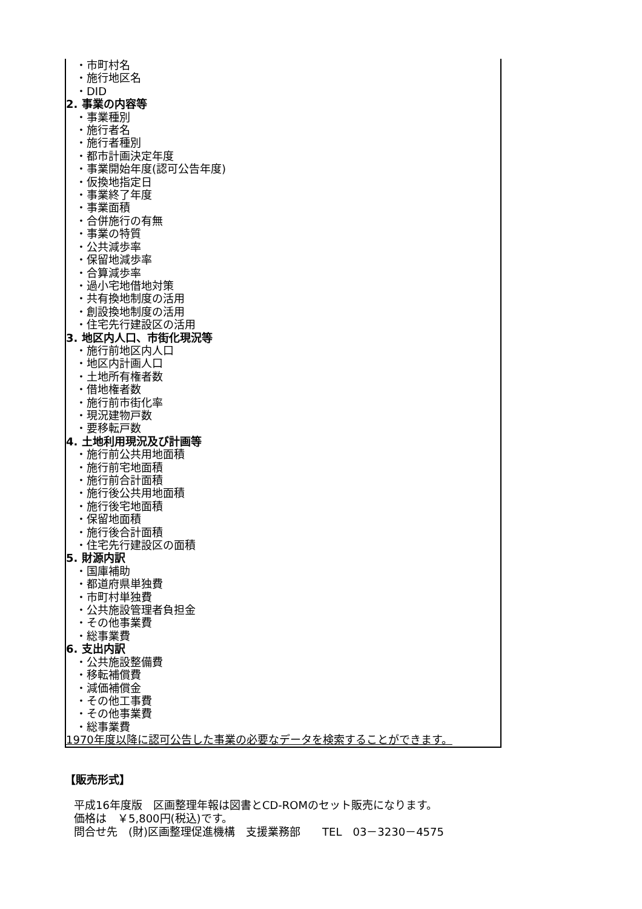・市町村名
・施行地区名
・DID
2. 事業の内容等
・事業種別
・施行者名
・施行者種別
・都市計画決定年度
・事業開始年度(認可公告年度)
・仮換地指定日
・事業終了年度
・事業面積
・合併施行の有無
・事業の特質
・公共減歩率
・保留地減歩率
・合算減歩率
・過小宅地借地対策
・共有換地制度の活用
・創設換地制度の活用
・住宅先行建設区の活用
3. 地区内人口、市街化現況等
・施行前地区内人口
・地区内計画人口
・土地所有権者数
・借地権者数
・施行前市街化率
・現況建物戸数
・要移転戸数
4. 土地利用現況及び計画等
・施行前公共用地面積
・施行前宅地面積
・施行前合計面積
・施行後公共用地面積
・施行後宅地面積
・保留地面積
・施行後合計面積
・住宅先行建設区の面積
5. 財源内訳
・国庫補助
・都道府県単独費
・市町村単独費
・公共施設管理者負担金
・その他事業費
・総事業費
6. 支出内訳
・公共施設整備費
・移転補償費
・減価補償金
・その他工事費
・その他事業費
・総事業費
1970年度以降に認可公告した事業の必要なデータを検索することができます。
【販売形式】
平成16年度版　区画整理年報は図書とCD-ROMのセット販売になります。 価格は　￥5,800円(税込)です。 問合せ先　(財)区画整理促進機構　支援業務部　　TEL　03－3230－4575